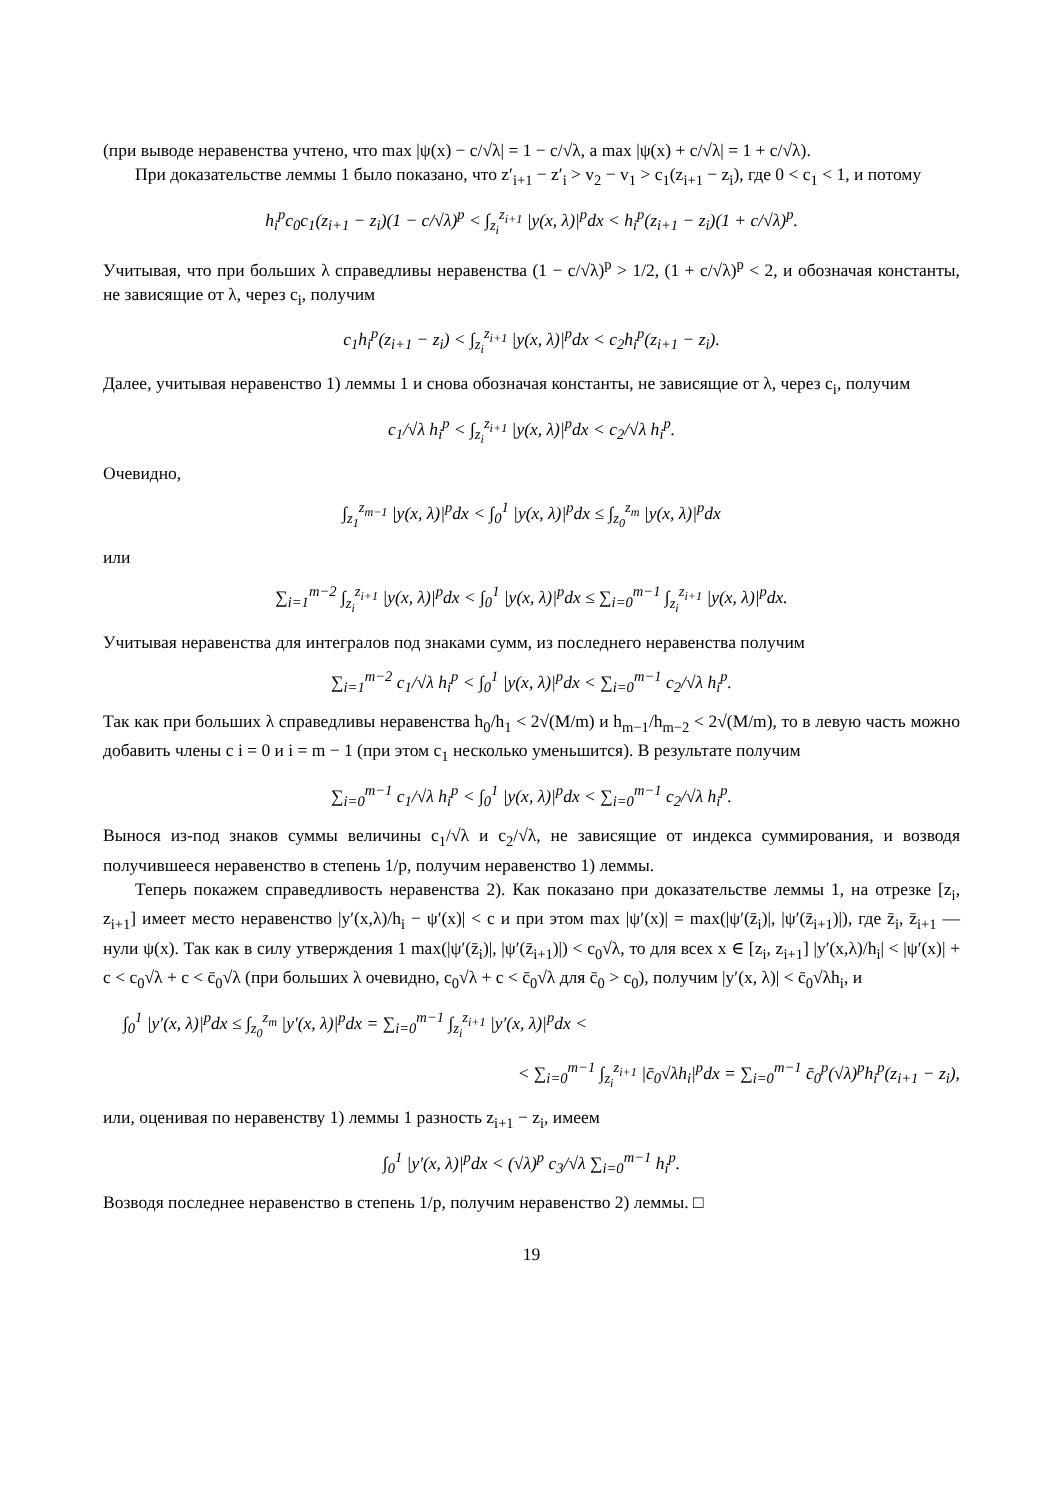(при выводе неравенства учтено, что max |ψ(x) − c/√λ| = 1 − c/√λ, а max |ψ(x) + c/√λ| = 1 + c/√λ).
При доказательстве леммы 1 было показано, что z′<sub>i+1</sub> − z′<sub>i</sub> > v<sub>2</sub> − v<sub>1</sub> > c<sub>1</sub>(z<sub>i+1</sub> − z<sub>i</sub>), где 0 < c<sub>1</sub> < 1, и потому
h<sub>i</sub><sup>p</sup>c<sub>0</sub>c<sub>1</sub>(z<sub>i+1</sub> − z<sub>i</sub>)(1 − c/√λ)<sup>p</sup> < ∫<sub>z<sub>i</sub></sub><sup>z<sub>i+1</sub></sup> |y(x, λ)|<sup>p</sup>dx < h<sub>i</sub><sup>p</sup>(z<sub>i+1</sub> − z<sub>i</sub>)(1 + c/√λ)<sup>p</sup>.
Учитывая, что при больших λ справедливы неравенства (1 − c/√λ)<sup>p</sup> > 1/2, (1 + c/√λ)<sup>p</sup> < 2, и обозначая константы, не зависящие от λ, через c<sub>i</sub>, получим
c<sub>1</sub>h<sub>i</sub><sup>p</sup>(z<sub>i+1</sub> − z<sub>i</sub>) < ∫<sub>z<sub>i</sub></sub><sup>z<sub>i+1</sub></sup> |y(x, λ)|<sup>p</sup>dx < c<sub>2</sub>h<sub>i</sub><sup>p</sup>(z<sub>i+1</sub> − z<sub>i</sub>).
Далее, учитывая неравенство 1) леммы 1 и снова обозначая константы, не зависящие от λ, через c<sub>i</sub>, получим
c<sub>1</sub>/√λ h<sub>i</sub><sup>p</sup> < ∫<sub>z<sub>i</sub></sub><sup>z<sub>i+1</sub></sup> |y(x, λ)|<sup>p</sup>dx < c<sub>2</sub>/√λ h<sub>i</sub><sup>p</sup>.
Очевидно,
∫<sub>z<sub>1</sub></sub><sup>z<sub>m−1</sub></sup> |y(x, λ)|<sup>p</sup>dx < ∫<sub>0</sub><sup>1</sup> |y(x, λ)|<sup>p</sup>dx ≤ ∫<sub>z<sub>0</sub></sub><sup>z<sub>m</sub></sup> |y(x, λ)|<sup>p</sup>dx
или
∑<sub>i=1</sub><sup>m−2</sup> ∫<sub>z<sub>i</sub></sub><sup>z<sub>i+1</sub></sup> |y(x, λ)|<sup>p</sup>dx < ∫<sub>0</sub><sup>1</sup> |y(x, λ)|<sup>p</sup>dx ≤ ∑<sub>i=0</sub><sup>m−1</sup> ∫<sub>z<sub>i</sub></sub><sup>z<sub>i+1</sub></sup> |y(x, λ)|<sup>p</sup>dx.
Учитывая неравенства для интегралов под знаками сумм, из последнего неравенства получим
∑<sub>i=1</sub><sup>m−2</sup> c<sub>1</sub>/√λ h<sub>i</sub><sup>p</sup> < ∫<sub>0</sub><sup>1</sup> |y(x, λ)|<sup>p</sup>dx < ∑<sub>i=0</sub><sup>m−1</sup> c<sub>2</sub>/√λ h<sub>i</sub><sup>p</sup>.
Так как при больших λ справедливы неравенства h<sub>0</sub>/h<sub>1</sub> < 2√(M/m) и h<sub>m−1</sub>/h<sub>m−2</sub> < 2√(M/m), то в левую часть можно добавить члены с i = 0 и i = m − 1 (при этом c<sub>1</sub> несколько уменьшится). В результате получим
∑<sub>i=0</sub><sup>m−1</sup> c<sub>1</sub>/√λ h<sub>i</sub><sup>p</sup> < ∫<sub>0</sub><sup>1</sup> |y(x, λ)|<sup>p</sup>dx < ∑<sub>i=0</sub><sup>m−1</sup> c<sub>2</sub>/√λ h<sub>i</sub><sup>p</sup>.
Вынося из-под знаков суммы величины c<sub>1</sub>/√λ и c<sub>2</sub>/√λ, не зависящие от индекса суммирования, и возводя получившееся неравенство в степень 1/p, получим неравенство 1) леммы.
Теперь покажем справедливость неравенства 2). Как показано при доказательстве леммы 1, на отрезке [z<sub>i</sub>, z<sub>i+1</sub>] имеет место неравенство |y′(x,λ)/h<sub>i</sub> − ψ′(x)| < c и при этом max |ψ′(x)| = max(|ψ′(z̄<sub>i</sub>)|, |ψ′(z̄<sub>i+1</sub>)|), где z̄<sub>i</sub>, z̄<sub>i+1</sub> — нули ψ(x). Так как в силу утверждения 1 max(|ψ′(z̄<sub>i</sub>)|, |ψ′(z̄<sub>i+1</sub>)|) < c<sub>0</sub>√λ, то для всех x ∈ [z<sub>i</sub>, z<sub>i+1</sub>] |y′(x,λ)/h<sub>i</sub>| < |ψ′(x)| + c < c<sub>0</sub>√λ + c < c̄<sub>0</sub>√λ (при больших λ очевидно, c<sub>0</sub>√λ + c < c̄<sub>0</sub>√λ для c̄<sub>0</sub> > c<sub>0</sub>), получим |y′(x, λ)| < c̄<sub>0</sub>√λh<sub>i</sub>, и
∫<sub>0</sub><sup>1</sup> |y′(x, λ)|<sup>p</sup>dx ≤ ∫<sub>z<sub>0</sub></sub><sup>z<sub>m</sub></sup> |y′(x, λ)|<sup>p</sup>dx = ∑<sub>i=0</sub><sup>m−1</sup> ∫<sub>z<sub>i</sub></sub><sup>z<sub>i+1</sub></sup> |y′(x, λ)|<sup>p</sup>dx <
< ∑<sub>i=0</sub><sup>m−1</sup> ∫<sub>z<sub>i</sub></sub><sup>z<sub>i+1</sub></sup> |c̄<sub>0</sub>√λh<sub>i</sub>|<sup>p</sup>dx = ∑<sub>i=0</sub><sup>m−1</sup> c̄<sub>0</sub><sup>p</sup>(√λ)<sup>p</sup>h<sub>i</sub><sup>p</sup>(z<sub>i+1</sub> − z<sub>i</sub>),
или, оценивая по неравенству 1) леммы 1 разность z<sub>i+1</sub> − z<sub>i</sub>, имеем
∫<sub>0</sub><sup>1</sup> |y′(x, λ)|<sup>p</sup>dx < (√λ)<sup>p</sup> c<sub>3</sub>/√λ ∑<sub>i=0</sub><sup>m−1</sup> h<sub>i</sub><sup>p</sup>.
Возводя последнее неравенство в степень 1/p, получим неравенство 2) леммы. □
19